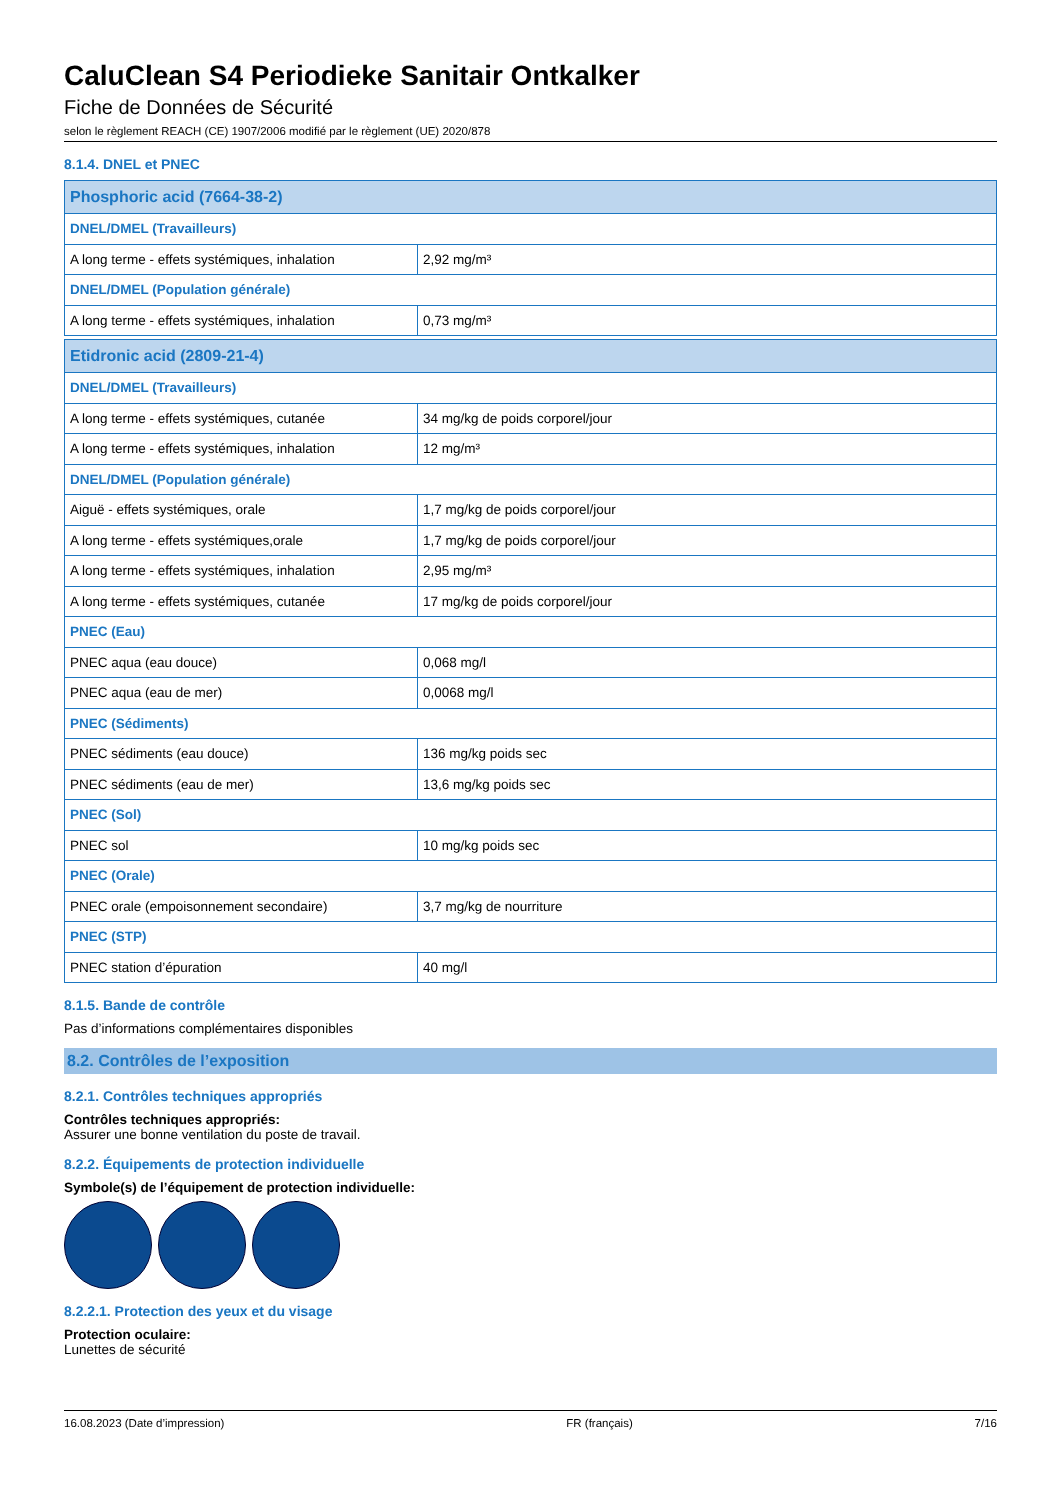CaluClean S4 Periodieke Sanitair Ontkalker
Fiche de Données de Sécurité
selon le règlement REACH (CE) 1907/2006 modifié par le règlement (UE) 2020/878
8.1.4. DNEL et PNEC
| Phosphoric acid (7664-38-2) | |
| DNEL/DMEL (Travailleurs) | |
| A long terme - effets systémiques, inhalation | 2,92 mg/m³ |
| DNEL/DMEL (Population générale) | |
| A long terme - effets systémiques, inhalation | 0,73 mg/m³ |
| Etidronic acid (2809-21-4) | |
| DNEL/DMEL (Travailleurs) | |
| A long terme - effets systémiques, cutanée | 34 mg/kg de poids corporel/jour |
| A long terme - effets systémiques, inhalation | 12 mg/m³ |
| DNEL/DMEL (Population générale) | |
| Aiguë - effets systémiques, orale | 1,7 mg/kg de poids corporel/jour |
| A long terme - effets systémiques,orale | 1,7 mg/kg de poids corporel/jour |
| A long terme - effets systémiques, inhalation | 2,95 mg/m³ |
| A long terme - effets systémiques, cutanée | 17 mg/kg de poids corporel/jour |
| PNEC (Eau) | |
| PNEC aqua (eau douce) | 0,068 mg/l |
| PNEC aqua (eau de mer) | 0,0068 mg/l |
| PNEC (Sédiments) | |
| PNEC sédiments (eau douce) | 136 mg/kg poids sec |
| PNEC sédiments (eau de mer) | 13,6 mg/kg poids sec |
| PNEC (Sol) | |
| PNEC sol | 10 mg/kg poids sec |
| PNEC (Orale) | |
| PNEC orale (empoisonnement secondaire) | 3,7 mg/kg de nourriture |
| PNEC (STP) | |
| PNEC station d’épuration | 40 mg/l |
8.1.5. Bande de contrôle
Pas d’informations complémentaires disponibles
8.2. Contrôles de l’exposition
8.2.1. Contrôles techniques appropriés
Contrôles techniques appropriés:
Assurer une bonne ventilation du poste de travail.
8.2.2. Équipements de protection individuelle
Symbole(s) de l’équipement de protection individuelle:
8.2.2.1. Protection des yeux et du visage
Protection oculaire:
Lunettes de sécurité
16.08.2023 (Date d’impression) FR (français) 7/16